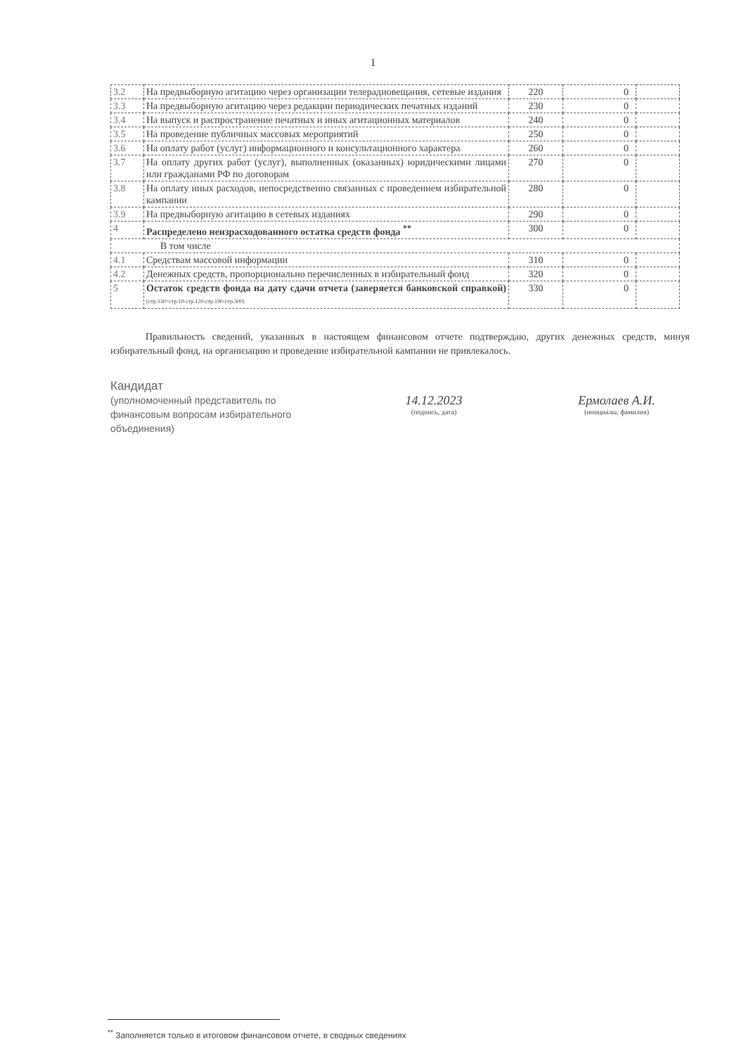1
| 3.2 | На предвыборную агитацию через организации телерадиовещания, сетевые издания | 220 | 0 | |
| 3.3 | На предвыборную агитацию через редакции периодических печатных изданий | 230 | 0 | |
| 3.4 | На выпуск и распространение печатных и иных агитационных материалов | 240 | 0 | |
| 3.5 | На проведение публичных массовых мероприятий | 250 | 0 | |
| 3.6 | На оплату работ (услуг) информационного и консультационного характера | 260 | 0 | |
| 3.7 | На оплату других работ (услуг), выполненных (оказанных) юридическими лицами или гражданами РФ по договорам | 270 | 0 | |
| 3.8 | На оплату иных расходов, непосредственно связанных с проведением избирательной кампании | 280 | 0 | |
| 3.9 | На предвыборную агитацию в сетевых изданиях | 290 | 0 | |
| 4 | Распределено неизрасходованного остатка средств фонда <sup>**</sup> | 300 | 0 | |
| В том числе | | | | |
| 4.1 | Средствам массовой информации | 310 | 0 | |
| 4.2 | Денежных средств, пропорционально перечисленных в избирательный фонд | 320 | 0 | |
| 5 | Остаток средств фонда на дату сдачи отчета (заверяется банковской справкой) (стр.330=стр.10-стр.120-стр.190-стр.300) | 330 | 0 | |
Правильность сведений, указанных в настоящем финансовом отчете подтверждаю, других денежных средств, минуя избирательный фонд, на организацию и проведение избирательной кампании не привлекалось.
Кандидат
(уполномоченный представитель по финансовым вопросам избирательного объединения)
14.12.2023
(подпись, дата)
Ермолаев А.И.
(инициалы, фамилия)
<sup>**</sup> Заполняется только в итоговом финансовом отчете, в сводных сведениях